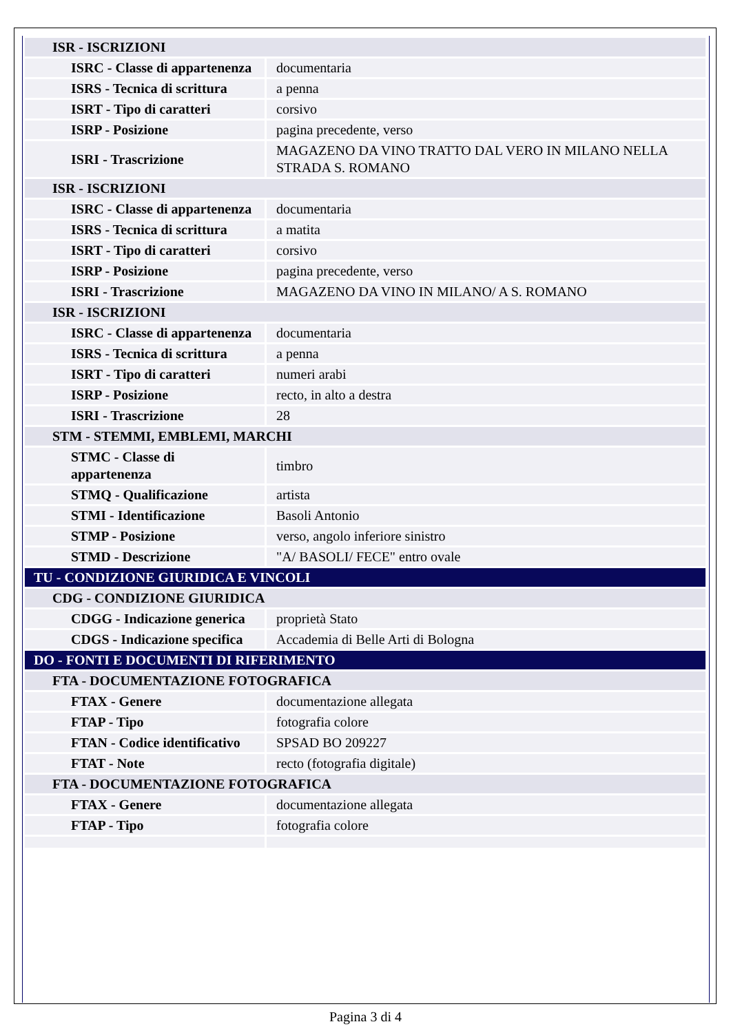| ISR - ISCRIZIONI | |
| ISRC - Classe di appartenenza | documentaria |
| ISRS - Tecnica di scrittura | a penna |
| ISRT - Tipo di caratteri | corsivo |
| ISRP - Posizione | pagina precedente, verso |
| ISRI - Trascrizione | MAGAZENO DA VINO TRATTO DAL VERO IN MILANO NELLA STRADA S. ROMANO |
| ISR - ISCRIZIONI | |
| ISRC - Classe di appartenenza | documentaria |
| ISRS - Tecnica di scrittura | a matita |
| ISRT - Tipo di caratteri | corsivo |
| ISRP - Posizione | pagina precedente, verso |
| ISRI - Trascrizione | MAGAZENO DA VINO IN MILANO/ A S. ROMANO |
| ISR - ISCRIZIONI | |
| ISRC - Classe di appartenenza | documentaria |
| ISRS - Tecnica di scrittura | a penna |
| ISRT - Tipo di caratteri | numeri arabi |
| ISRP - Posizione | recto, in alto a destra |
| ISRI - Trascrizione | 28 |
| STM - STEMMI, EMBLEMI, MARCHI | |
| STMC - Classe di appartenenza | timbro |
| STMQ - Qualificazione | artista |
| STMI - Identificazione | Basoli Antonio |
| STMP - Posizione | verso, angolo inferiore sinistro |
| STMD - Descrizione | "A/ BASOLI/ FECE" entro ovale |
| TU - CONDIZIONE GIURIDICA E VINCOLI | |
| CDG - CONDIZIONE GIURIDICA | |
| CDGG - Indicazione generica | proprietà Stato |
| CDGS - Indicazione specifica | Accademia di Belle Arti di Bologna |
| DO - FONTI E DOCUMENTI DI RIFERIMENTO | |
| FTA - DOCUMENTAZIONE FOTOGRAFICA | |
| FTAX - Genere | documentazione allegata |
| FTAP - Tipo | fotografia colore |
| FTAN - Codice identificativo | SPSAD BO 209227 |
| FTAT - Note | recto (fotografia digitale) |
| FTA - DOCUMENTAZIONE FOTOGRAFICA | |
| FTAX - Genere | documentazione allegata |
| FTAP - Tipo | fotografia colore |
Pagina 3 di 4